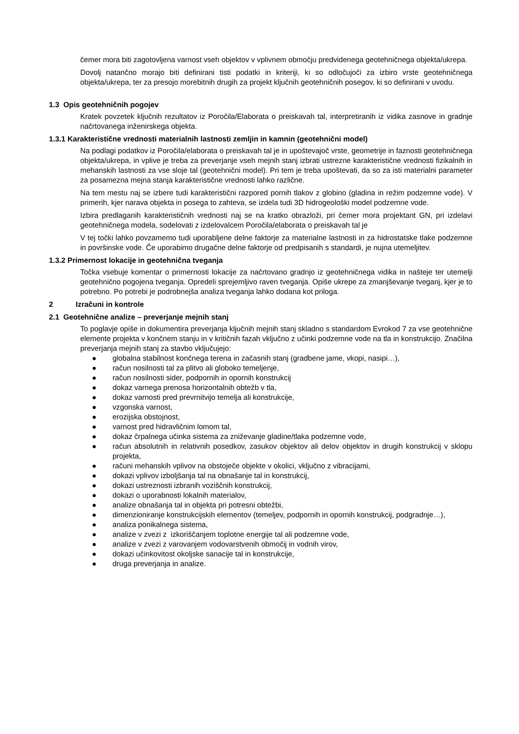čemer mora biti zagotovljena varnost vseh objektov v vplivnem območju predvidenega geotehničnega objekta/ukrepa.
Dovolj natančno morajo biti definirani tisti podatki in kriteriji, ki so odločujoči za izbiro vrste geotehničnega objekta/ukrepa, ter za presojo morebitnih drugih za projekt ključnih geotehničnih posegov, ki so definirani v uvodu.
1.3 Opis geotehničnih pogojev
Kratek povzetek ključnih rezultatov iz Poročila/Elaborata o preiskavah tal, interpretiranih iz vidika zasnove in gradnje načrtovanega inženirskega objekta.
1.3.1 Karakteristične vrednosti materialnih lastnosti zemljin in kamnin (geotehnični model)
Na podlagi podatkov iz Poročila/elaborata o preiskavah tal je in upoštevajoč vrste, geometrije in faznosti geotehničnega objekta/ukrepa, in vplive je treba za preverjanje vseh mejnih stanj izbrati ustrezne karakteristične vrednosti fizikalnih in mehanskih lastnosti za vse sloje tal (geotehnični model). Pri tem je treba upoštevati, da so za isti materialni parameter za posamezna mejna stanja karakteristične vrednosti lahko različne.
Na tem mestu naj se izbere tudi karakteristični razpored pornih tlakov z globino (gladina in režim podzemne vode). V primerih, kjer narava objekta in posega to zahteva, se izdela tudi 3D hidrogeološki model podzemne vode.
Izbira predlaganih karakterističnih vrednosti naj se na kratko obrazloži, pri čemer mora projektant GN, pri izdelavi geotehničnega modela, sodelovati z izdelovalcem Poročila/elaborata o preiskavah tal je
V tej točki lahko povzamemo tudi uporabljene delne faktorje za materialne lastnosti in za hidrostatske tlake podzemne in površinske vode. Če uporabimo drugačne delne faktorje od predpisanih s standardi, je nujna utemeljitev.
1.3.2 Primernost lokacije in geotehnična tveganja
Točka vsebuje komentar o primernosti lokacije za načrtovano gradnjo iz geotehničnega vidika in našteje ter utemelji geotehnično pogojena tveganja. Opredeli sprejemljivo raven tveganja. Opiše ukrepe za zmanjševanje tveganj, kjer je to potrebno. Po potrebi je podrobnejša analiza tveganja lahko dodana kot priloga.
2 Izračuni in kontrole
2.1 Geotehnične analize – preverjanje mejnih stanj
To poglavje opiše in dokumentira preverjanja ključnih mejnih stanj skladno s standardom Evrokod 7 za vse geotehnične elemente projekta v končnem stanju in v kritičnih fazah vključno z učinki podzemne vode na tla in konstrukcijo. Značilna preverjanja mejnih stanj za stavbo vključujejo:
● globalna stabilnost končnega terena in začasnih stanj (gradbene jame, vkopi, nasipi…),
● račun nosilnosti tal za plitvo ali globoko temeljenje,
● račun nosilnosti sider, podpornih in opornih konstrukcij
● dokaz varnega prenosa horizontalnih obtežb v tla,
● dokaz varnosti pred prevrnitvijo temelja ali konstrukcije,
● vzgonska varnost,
● erozijska obstojnost,
● varnost pred hidravličnim lomom tal,
● dokaz črpalnega učinka sistema za zniževanje gladine/tlaka podzemne vode,
● račun absolutnih in relativnih posedkov, zasukov objektov ali delov objektov in drugih konstrukcij v sklopu projekta,
● računi mehanskih vplivov na obstoječe objekte v okolici, vključno z vibracijami,
● dokazi vplivov izboljšanja tal na obnašanje tal in konstrukcij,
● dokazi ustreznosti izbranih voziščnih konstrukcij,
● dokazi o uporabnosti lokalnih materialov,
● analize obnašanja tal in objekta pri potresni obtežbi,
● dimenzioniranje konstrukcijskih elementov (temeljev, podpornih in opornih konstrukcij, podgradnje…),
● analiza ponikalnega sistema,
● analize v zvezi z izkoriščanjem toplotne energije tal ali podzemne vode,
● analize v zvezi z varovanjem vodovarstvenih območij in vodnih virov,
● dokazi učinkovitost okoljske sanacije tal in konstrukcije,
● druga preverjanja in analize.